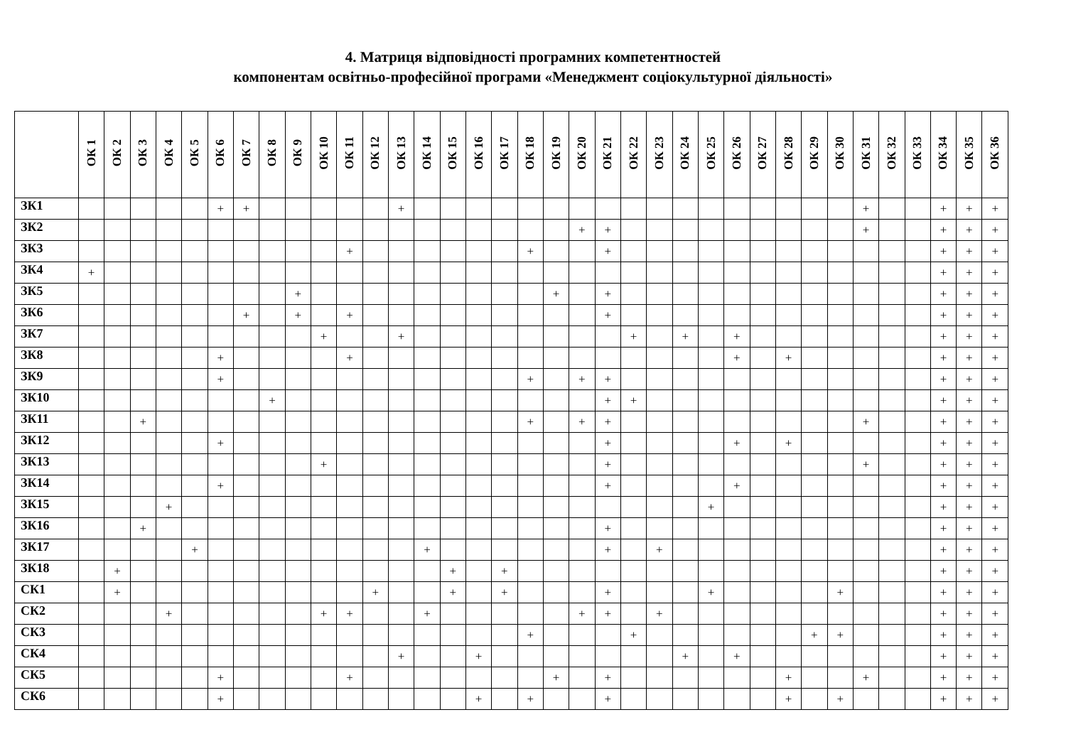4. Матриця відповідності програмних компетентностей
компонентам освітньо-професійної програми «Менеджмент соціокультурної діяльності»
| | ОК 1 | ОК 2 | ОК 3 | ОК 4 | ОК 5 | ОК 6 | ОК 7 | ОК 8 | ОК 9 | ОК 10 | ОК 11 | ОК 12 | ОК 13 | ОК 14 | ОК 15 | ОК 16 | ОК 17 | ОК 18 | ОК 19 | ОК 20 | ОК 21 | ОК 22 | ОК 23 | ОК 24 | ОК 25 | ОК 26 | ОК 27 | ОК 28 | ОК 29 | ОК 30 | ОК 31 | ОК 32 | ОК 33 | ОК 34 | ОК 35 | ОК 36 |
| --- | --- | --- | --- | --- | --- | --- | --- | --- | --- | --- | --- | --- | --- | --- | --- | --- | --- | --- | --- | --- | --- | --- | --- | --- | --- | --- | --- | --- | --- | --- | --- | --- | --- | --- | --- | --- |
| ЗК1 | | | | | | + | + | | | | | | + | | | | | | | | | | | | | | | | | | + | | | + | + | + |
| ЗК2 | | | | | | | | | | | | | | | | | | | | + | + | | | | | | | | | | + | | | + | + | + |
| ЗК3 | | | | | | | | | | | + | | | | | | | + | | | + | | | | | | | | | | | | | + | + | + |
| ЗК4 | + | | | | | | | | | | | | | | | | | | | | | | | | | | | | | | | | | + | + | + |
| ЗК5 | | | | | | | | | + | | | | | | | | | | + | | + | | | | | | | | | | | | | + | + | + |
| ЗК6 | | | | | | | + | | + | | + | | | | | | | | | | + | | | | | | | | | | | | | + | + | + |
| ЗК7 | | | | | | | | | | + | | | + | | | | | | | | | + | | + | | + | | | | | | | | + | + | + |
| ЗК8 | | | | | | + | | | | | + | | | | | | | | | | | | | | | + | | + | | | | | | + | + | + |
| ЗК9 | | | | | | + | | | | | | | | | | | | + | | + | + | | | | | | | | | | | | | + | + | + |
| ЗК10 | | | | | | | | + | | | | | | | | | | | | | + | + | | | | | | | | | | | | + | + | + |
| ЗК11 | | | + | | | | | | | | | | | | | | | + | | + | + | | | | | | | | | | + | | | + | + | + |
| ЗК12 | | | | | | + | | | | | | | | | | | | | | | + | | | | | + | | + | | | | | | + | + | + |
| ЗК13 | | | | | | | | | | + | | | | | | | | | | | + | | | | | | | | | | + | | | + | + | + |
| ЗК14 | | | | | | + | | | | | | | | | | | | | | | + | | | | | + | | | | | | | | + | + | + |
| ЗК15 | | | | + | | | | | | | | | | | | | | | | | | | | | + | | | | | | | | | + | + | + |
| ЗК16 | | | + | | | | | | | | | | | | | | | | | | + | | | | | | | | | | | | | + | + | + |
| ЗК17 | | | | | + | | | | | | | | | + | | | | | | | + | | + | | | | | | | | | | | + | + | + |
| ЗК18 | | + | | | | | | | | | | | | | + | | + | | | | | | | | | | | | | | | | | + | + | + |
| СК1 | | + | | | | | | | | | | + | | | + | | + | | | | + | | | | + | | | | | + | | | | + | + | + |
| СК2 | | | | + | | | | | | + | + | | | + | | | | | | + | + | | + | | | | | | | | | | | + | + | + |
| СК3 | | | | | | | | | | | | | | | | | | + | | | | + | | | | | | | + | + | | | | + | + | + |
| СК4 | | | | | | | | | | | | | + | | | + | | | | | | | | + | | + | | | | | | | | + | + | + |
| СК5 | | | | | | + | | | | | + | | | | | | | | + | | + | | | | | | | + | | | + | | | + | + | + |
| СК6 | | | | | | + | | | | | | | | | | + | | + | | | + | | | | | | | + | | + | | | | + | + | + |